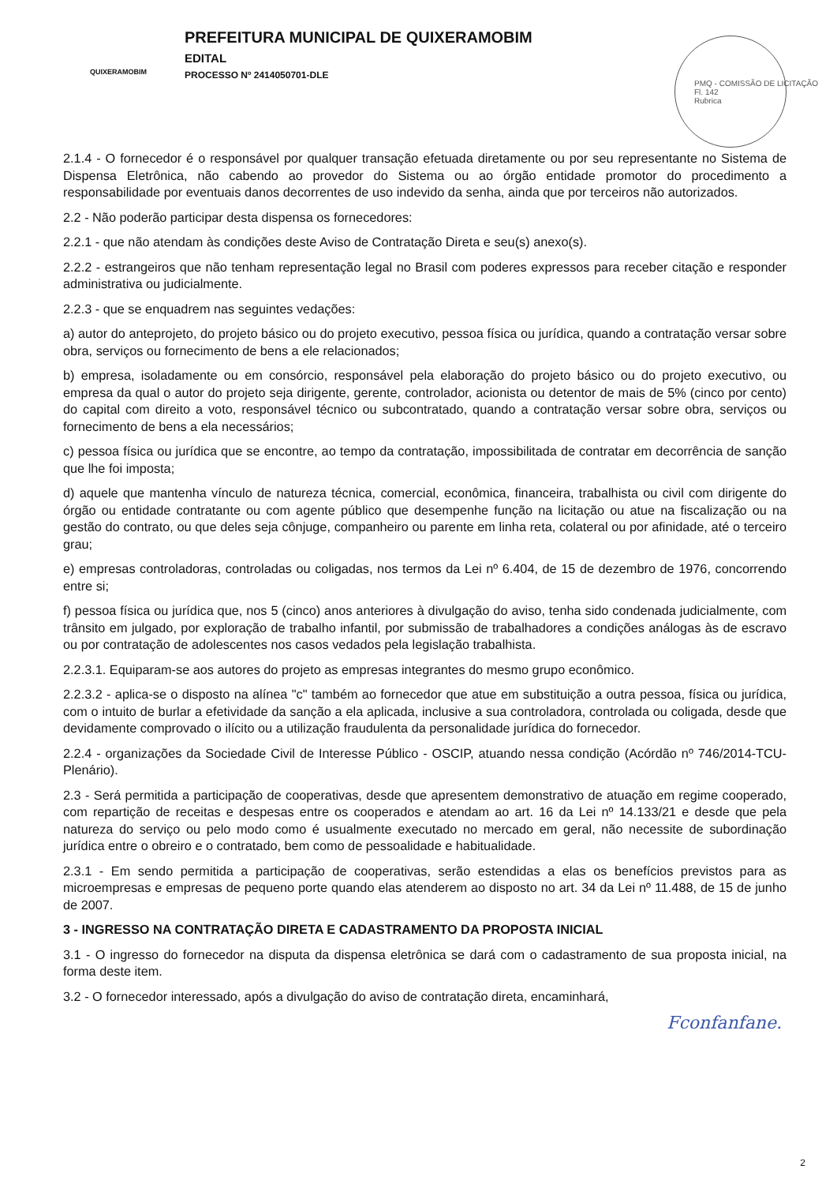QUIXERAMOBIM
PREFEITURA MUNICIPAL DE QUIXERAMOBIM
EDITAL
PROCESSO Nº 2414050701-DLE
PMQ - COMISSÃO DE LICITAÇÃO
Fl. 142
Rubrica
2.1.4 - O fornecedor é o responsável por qualquer transação efetuada diretamente ou por seu representante no Sistema de Dispensa Eletrônica, não cabendo ao provedor do Sistema ou ao órgão entidade promotor do procedimento a responsabilidade por eventuais danos decorrentes de uso indevido da senha, ainda que por terceiros não autorizados.
2.2 - Não poderão participar desta dispensa os fornecedores:
2.2.1 - que não atendam às condições deste Aviso de Contratação Direta e seu(s) anexo(s).
2.2.2 - estrangeiros que não tenham representação legal no Brasil com poderes expressos para receber citação e responder administrativa ou judicialmente.
2.2.3 - que se enquadrem nas seguintes vedações:
a) autor do anteprojeto, do projeto básico ou do projeto executivo, pessoa física ou jurídica, quando a contratação versar sobre obra, serviços ou fornecimento de bens a ele relacionados;
b) empresa, isoladamente ou em consórcio, responsável pela elaboração do projeto básico ou do projeto executivo, ou empresa da qual o autor do projeto seja dirigente, gerente, controlador, acionista ou detentor de mais de 5% (cinco por cento) do capital com direito a voto, responsável técnico ou subcontratado, quando a contratação versar sobre obra, serviços ou fornecimento de bens a ela necessários;
c) pessoa física ou jurídica que se encontre, ao tempo da contratação, impossibilitada de contratar em decorrência de sanção que lhe foi imposta;
d) aquele que mantenha vínculo de natureza técnica, comercial, econômica, financeira, trabalhista ou civil com dirigente do órgão ou entidade contratante ou com agente público que desempenhe função na licitação ou atue na fiscalização ou na gestão do contrato, ou que deles seja cônjuge, companheiro ou parente em linha reta, colateral ou por afinidade, até o terceiro grau;
e) empresas controladoras, controladas ou coligadas, nos termos da Lei nº 6.404, de 15 de dezembro de 1976, concorrendo entre si;
f) pessoa física ou jurídica que, nos 5 (cinco) anos anteriores à divulgação do aviso, tenha sido condenada judicialmente, com trânsito em julgado, por exploração de trabalho infantil, por submissão de trabalhadores a condições análogas às de escravo ou por contratação de adolescentes nos casos vedados pela legislação trabalhista.
2.2.3.1. Equiparam-se aos autores do projeto as empresas integrantes do mesmo grupo econômico.
2.2.3.2 - aplica-se o disposto na alínea "c" também ao fornecedor que atue em substituição a outra pessoa, física ou jurídica, com o intuito de burlar a efetividade da sanção a ela aplicada, inclusive a sua controladora, controlada ou coligada, desde que devidamente comprovado o ilícito ou a utilização fraudulenta da personalidade jurídica do fornecedor.
2.2.4 - organizações da Sociedade Civil de Interesse Público - OSCIP, atuando nessa condição (Acórdão nº 746/2014-TCU-Plenário).
2.3 - Será permitida a participação de cooperativas, desde que apresentem demonstrativo de atuação em regime cooperado, com repartição de receitas e despesas entre os cooperados e atendam ao art. 16 da Lei nº 14.133/21 e desde que pela natureza do serviço ou pelo modo como é usualmente executado no mercado em geral, não necessite de subordinação jurídica entre o obreiro e o contratado, bem como de pessoalidade e habitualidade.
2.3.1 - Em sendo permitida a participação de cooperativas, serão estendidas a elas os benefícios previstos para as microempresas e empresas de pequeno porte quando elas atenderem ao disposto no art. 34 da Lei nº 11.488, de 15 de junho de 2007.
3 - INGRESSO NA CONTRATAÇÃO DIRETA E CADASTRAMENTO DA PROPOSTA INICIAL
3.1 - O ingresso do fornecedor na disputa da dispensa eletrônica se dará com o cadastramento de sua proposta inicial, na forma deste item.
3.2 - O fornecedor interessado, após a divulgação do aviso de contratação direta, encaminhará,
Fconfanfane.
2